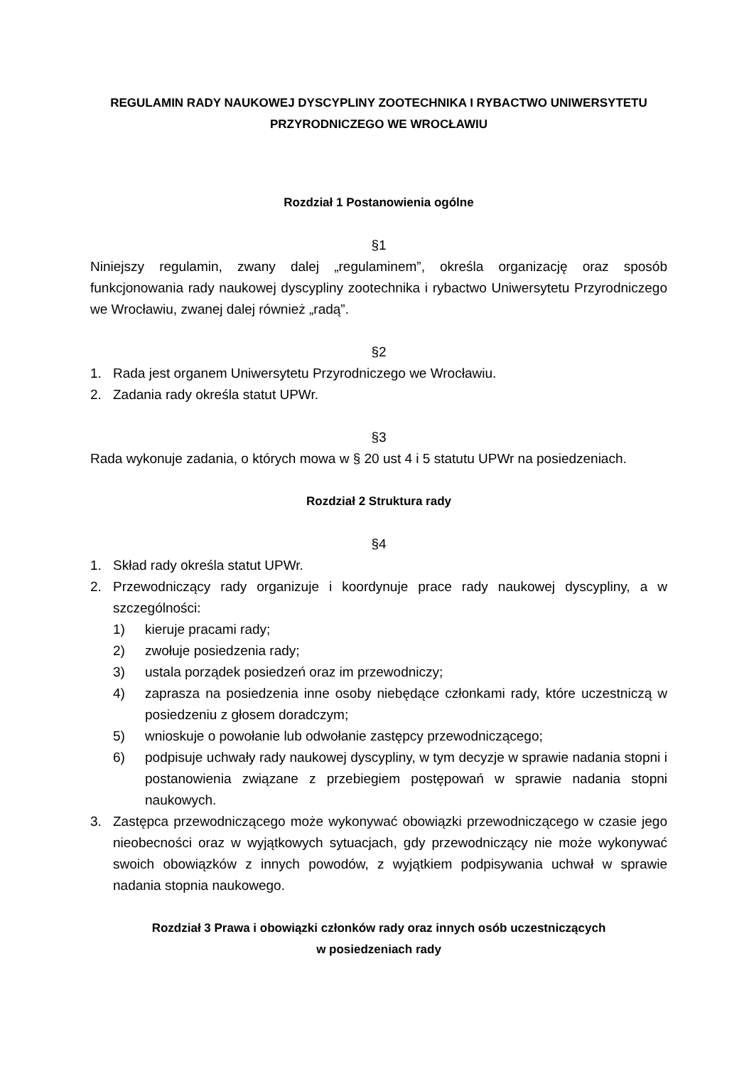REGULAMIN RADY NAUKOWEJ DYSCYPLINY ZOOTECHNIKA I RYBACTWO UNIWERSYTETU PRZYRODNICZEGO WE WROCŁAWIU
Rozdział 1 Postanowienia ogólne
§1
Niniejszy regulamin, zwany dalej „regulaminem”, określa organizację oraz sposób funkcjonowania rady naukowej dyscypliny zootechnika i rybactwo Uniwersytetu Przyrodniczego we Wrocławiu, zwanej dalej również „radą”.
§2
1. Rada jest organem Uniwersytetu Przyrodniczego we Wrocławiu.
2. Zadania rady określa statut UPWr.
§3
Rada wykonuje zadania, o których mowa w § 20 ust 4 i 5 statutu UPWr na posiedzeniach.
Rozdział 2 Struktura rady
§4
1. Skład rady określa statut UPWr.
2. Przewodniczący rady organizuje i koordynuje prace rady naukowej dyscypliny, a w szczególności:
1) kieruje pracami rady;
2) zwołuje posiedzenia rady;
3) ustala porządek posiedzeń oraz im przewodniczy;
4) zaprasza na posiedzenia inne osoby niebędące członkami rady, które uczestniczą w posiedzeniu z głosem doradczym;
5) wnioskuje o powołanie lub odwołanie zastępcy przewodniczącego;
6) podpisuje uchwały rady naukowej dyscypliny, w tym decyzje w sprawie nadania stopni i postanowienia związane z przebiegiem postępowań w sprawie nadania stopni naukowych.
3. Zastępca przewodniczącego może wykonywać obowiązki przewodniczącego w czasie jego nieobecności oraz w wyjątkowych sytuacjach, gdy przewodniczący nie może wykonywać swoich obowiązków z innych powodów, z wyjątkiem podpisywania uchwał w sprawie nadania stopnia naukowego.
Rozdział 3 Prawa i obowiązki członków rady oraz innych osób uczestniczących
w posiedzeniach rady